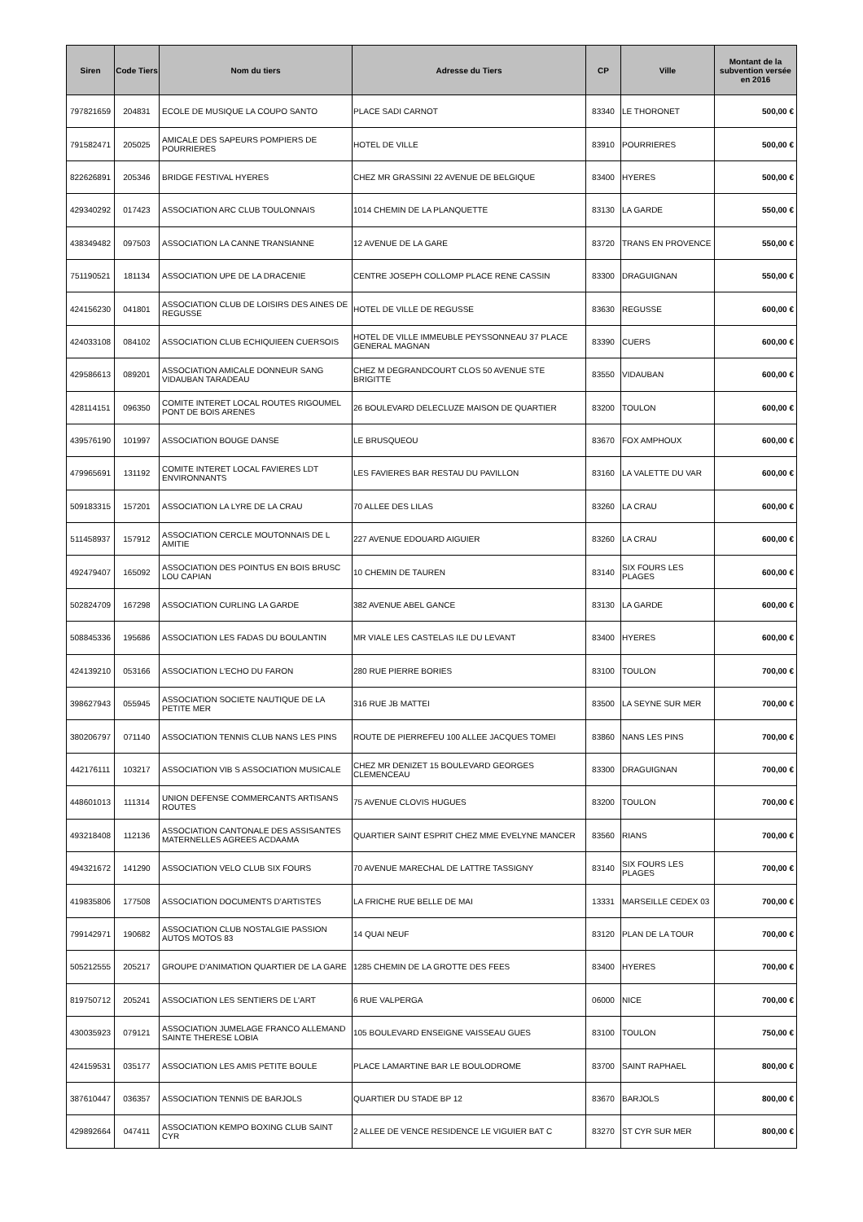| Siren | Code Tiers | Nom du tiers | Adresse du Tiers | CP | Ville | Montant de la subvention versée en 2016 |
| --- | --- | --- | --- | --- | --- | --- |
| 797821659 | 204831 | ECOLE DE MUSIQUE LA COUPO SANTO | PLACE SADI CARNOT | 83340 | LE THORONET | 500,00 € |
| 791582471 | 205025 | AMICALE DES SAPEURS POMPIERS DE POURRIERES | HOTEL DE VILLE | 83910 | POURRIERES | 500,00 € |
| 822626891 | 205346 | BRIDGE FESTIVAL HYERES | CHEZ MR GRASSINI 22 AVENUE DE BELGIQUE | 83400 | HYERES | 500,00 € |
| 429340292 | 017423 | ASSOCIATION ARC CLUB TOULONNAIS | 1014 CHEMIN DE LA PLANQUETTE | 83130 | LA GARDE | 550,00 € |
| 438349482 | 097503 | ASSOCIATION LA CANNE TRANSIANNE | 12 AVENUE DE LA GARE | 83720 | TRANS EN PROVENCE | 550,00 € |
| 751190521 | 181134 | ASSOCIATION UPE DE LA DRACENIE | CENTRE JOSEPH COLLOMP PLACE RENE CASSIN | 83300 | DRAGUIGNAN | 550,00 € |
| 424156230 | 041801 | ASSOCIATION CLUB DE LOISIRS DES AINES DE REGUSSE | HOTEL DE VILLE DE REGUSSE | 83630 | REGUSSE | 600,00 € |
| 424033108 | 084102 | ASSOCIATION CLUB ECHIQUIEEN CUERSOIS | HOTEL DE VILLE IMMEUBLE PEYSSONNEAU 37 PLACE GENERAL MAGNAN | 83390 | CUERS | 600,00 € |
| 429586613 | 089201 | ASSOCIATION AMICALE DONNEUR SANG VIDAUBAN TARADEAU | CHEZ M DEGRANDCOURT CLOS 50 AVENUE STE BRIGITTE | 83550 | VIDAUBAN | 600,00 € |
| 428114151 | 096350 | COMITE INTERET LOCAL ROUTES RIGOUMEL PONT DE BOIS ARENES | 26 BOULEVARD DELECLUZE MAISON DE QUARTIER | 83200 | TOULON | 600,00 € |
| 439576190 | 101997 | ASSOCIATION BOUGE DANSE | LE BRUSQUEOU | 83670 | FOX AMPHOUX | 600,00 € |
| 479965691 | 131192 | COMITE INTERET LOCAL FAVIERES LDT ENVIRONNANTS | LES FAVIERES BAR RESTAU DU PAVILLON | 83160 | LA VALETTE DU VAR | 600,00 € |
| 509183315 | 157201 | ASSOCIATION LA LYRE DE LA CRAU | 70 ALLEE DES LILAS | 83260 | LA CRAU | 600,00 € |
| 511458937 | 157912 | ASSOCIATION CERCLE MOUTONNAIS DE L AMITIE | 227 AVENUE EDOUARD AIGUIER | 83260 | LA CRAU | 600,00 € |
| 492479407 | 165092 | ASSOCIATION DES POINTUS EN BOIS BRUSC LOU CAPIAN | 10 CHEMIN DE TAUREN | 83140 | SIX FOURS LES PLAGES | 600,00 € |
| 502824709 | 167298 | ASSOCIATION CURLING LA GARDE | 382 AVENUE ABEL GANCE | 83130 | LA GARDE | 600,00 € |
| 508845336 | 195686 | ASSOCIATION LES FADAS DU BOULANTIN | MR VIALE LES CASTELAS ILE DU LEVANT | 83400 | HYERES | 600,00 € |
| 424139210 | 053166 | ASSOCIATION L'ECHO DU FARON | 280 RUE PIERRE BORIES | 83100 | TOULON | 700,00 € |
| 398627943 | 055945 | ASSOCIATION SOCIETE NAUTIQUE DE LA PETITE MER | 316 RUE JB MATTEI | 83500 | LA SEYNE SUR MER | 700,00 € |
| 380206797 | 071140 | ASSOCIATION TENNIS CLUB NANS LES PINS | ROUTE DE PIERREFEU 100 ALLEE JACQUES TOMEI | 83860 | NANS LES PINS | 700,00 € |
| 442176111 | 103217 | ASSOCIATION VIB S ASSOCIATION MUSICALE | CHEZ MR DENIZET 15 BOULEVARD GEORGES CLEMENCEAU | 83300 | DRAGUIGNAN | 700,00 € |
| 448601013 | 111314 | UNION DEFENSE COMMERCANTS ARTISANS ROUTES | 75 AVENUE CLOVIS HUGUES | 83200 | TOULON | 700,00 € |
| 493218408 | 112136 | ASSOCIATION CANTONALE DES ASSISANTES MATERNELLES AGREES ACDAAMA | QUARTIER SAINT ESPRIT CHEZ MME EVELYNE MANCER | 83560 | RIANS | 700,00 € |
| 494321672 | 141290 | ASSOCIATION VELO CLUB SIX FOURS | 70 AVENUE MARECHAL DE LATTRE TASSIGNY | 83140 | SIX FOURS LES PLAGES | 700,00 € |
| 419835806 | 177508 | ASSOCIATION DOCUMENTS D'ARTISTES | LA FRICHE RUE BELLE DE MAI | 13331 | MARSEILLE CEDEX 03 | 700,00 € |
| 799142971 | 190682 | ASSOCIATION CLUB NOSTALGIE PASSION AUTOS MOTOS 83 | 14 QUAI NEUF | 83120 | PLAN DE LA TOUR | 700,00 € |
| 505212555 | 205217 | GROUPE D'ANIMATION QUARTIER DE LA GARE | 1285 CHEMIN DE LA GROTTE DES FEES | 83400 | HYERES | 700,00 € |
| 819750712 | 205241 | ASSOCIATION LES SENTIERS DE L'ART | 6 RUE VALPERGA | 06000 | NICE | 700,00 € |
| 430035923 | 079121 | ASSOCIATION JUMELAGE FRANCO ALLEMAND SAINTE THERESE LOBIA | 105 BOULEVARD ENSEIGNE VAISSEAU GUES | 83100 | TOULON | 750,00 € |
| 424159531 | 035177 | ASSOCIATION LES AMIS PETITE BOULE | PLACE LAMARTINE BAR LE BOULODROME | 83700 | SAINT RAPHAEL | 800,00 € |
| 387610447 | 036357 | ASSOCIATION TENNIS DE BARJOLS | QUARTIER DU STADE BP 12 | 83670 | BARJOLS | 800,00 € |
| 429892664 | 047411 | ASSOCIATION KEMPO BOXING CLUB SAINT CYR | 2 ALLEE DE VENCE RESIDENCE LE VIGUIER BAT C | 83270 | ST CYR SUR MER | 800,00 € |